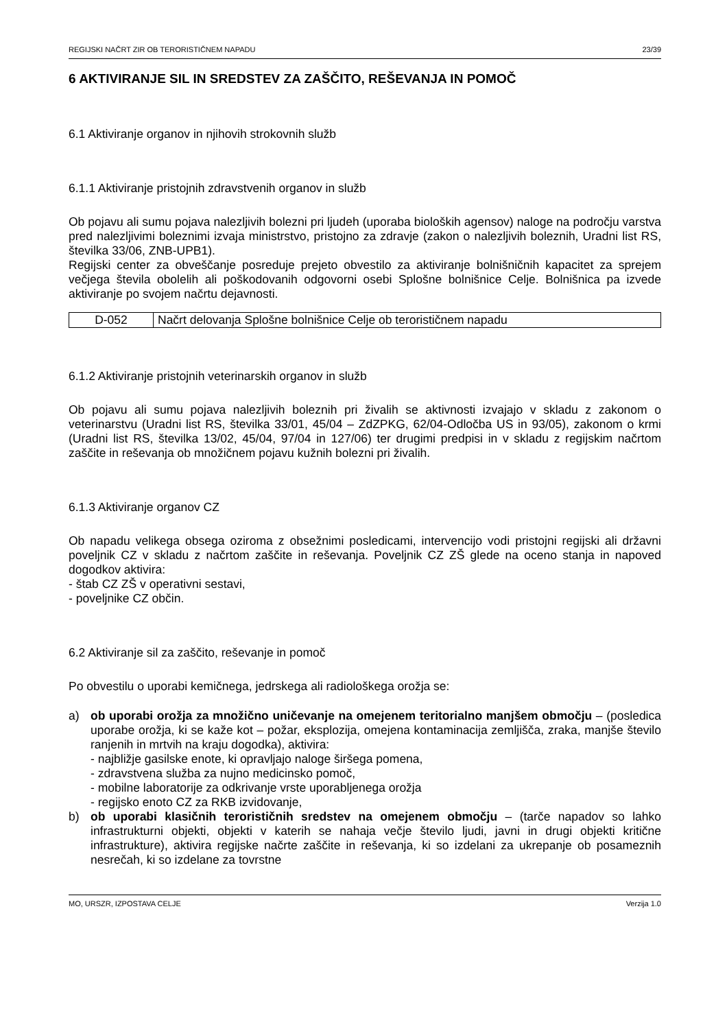REGIJSKI NAČRT ZIR OB TERORISTIČNEM NAPADU 23/39
6 AKTIVIRANJE SIL IN SREDSTEV ZA ZAŠČITO, REŠEVANJA IN POMOČ
6.1 Aktiviranje organov in njihovih strokovnih služb
6.1.1 Aktiviranje pristojnih zdravstvenih organov in služb
Ob pojavu ali sumu pojava nalezljivih bolezni pri ljudeh (uporaba bioloških agensov) naloge na področju varstva pred nalezljivimi boleznimi izvaja ministrstvo, pristojno za zdravje (zakon o nalezljivih boleznih, Uradni list RS, številka 33/06, ZNB-UPB1).
Regijski center za obveščanje posreduje prejeto obvestilo za aktiviranje bolnišničnih kapacitet za sprejem večjega števila obolelih ali poškodovanih odgovorni osebi Splošne bolnišnice Celje. Bolnišnica pa izvede aktiviranje po svojem načrtu dejavnosti.
| D-052 | Načrt delovanja Splošne bolnišnice Celje ob terorističnem napadu |
6.1.2 Aktiviranje pristojnih veterinarskih organov in služb
Ob pojavu ali sumu pojava nalezljivih boleznih pri živalih se aktivnosti izvajajo v skladu z zakonom o veterinarstvu (Uradni list RS, številka 33/01, 45/04 – ZdZPKG, 62/04-Odločba US in 93/05), zakonom o krmi (Uradni list RS, številka 13/02, 45/04, 97/04 in 127/06) ter drugimi predpisi in v skladu z regijskim načrtom zaščite in reševanja ob množičnem pojavu kužnih bolezni pri živalih.
6.1.3 Aktiviranje organov CZ
Ob napadu velikega obsega oziroma z obsežnimi posledicami, intervencijo vodi pristojni regijski ali državni poveljnik CZ v skladu z načrtom zaščite in reševanja. Poveljnik CZ ZŠ glede na oceno stanja in napoved dogodkov aktivira:
- štab CZ ZŠ v operativni sestavi,
- poveljnike CZ občin.
6.2 Aktiviranje sil za zaščito, reševanje in pomoč
Po obvestilu o uporabi kemičnega, jedrskega ali radiološkega orožja se:
a) ob uporabi orožja za množično uničevanje na omejenem teritorialno manjšem območju – (posledica uporabe orožja, ki se kaže kot – požar, eksplozija, omejena kontaminacija zemljišča, zraka, manjše število ranjenih in mrtvih na kraju dogodka), aktivira:
- najbližje gasilske enote, ki opravljajo naloge širšega pomena,
- zdravstvena služba za nujno medicinsko pomoč,
- mobilne laboratorije za odkrivanje vrste uporabljenega orožja
- regijsko enoto CZ za RKB izvidovanje,
b) ob uporabi klasičnih terorističnih sredstev na omejenem območju – (tarče napadov so lahko infrastrukturni objekti, objekti v katerih se nahaja večje število ljudi, javni in drugi objekti kritične infrastrukture), aktivira regijske načrte zaščite in reševanja, ki so izdelani za ukrepanje ob posameznih nesrečah, ki so izdelane za tovrstne
MO, URSZR, IZPOSTAVA CELJE Verzija 1.0